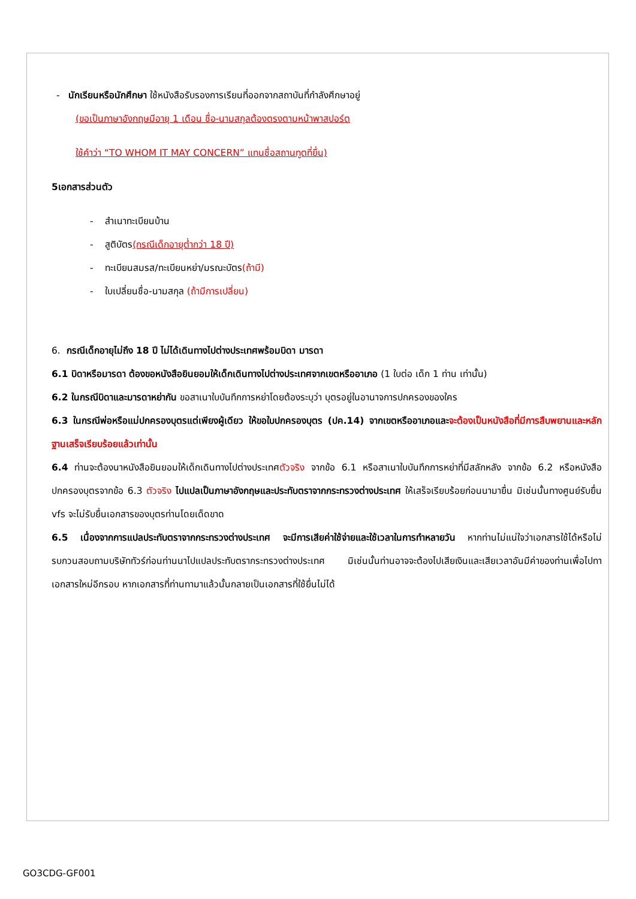- นักเรียนหรือนักศึกษา ใช้หนังสือรับรองการเรียนที่ออกจากสถาบันที่กำลังศึกษาอยู่
(ขอเป็นภาษาอังกฤษมีอายุ 1 เดือน ชื่อ-นามสกุลต้องตรงตามหน้าพาสปอร์ต
ใช้คำว่า “TO WHOM IT MAY CONCERN” แทนชื่อสถานทูตที่ยื่น)
5เอกสารส่วนตัว
- สำเนาทะเบียนบ้าน
- สูติบัตร(กรณีเด็กอายุต่ำกว่า 18 ปี)
- ทะเบียนสมรส/ทะเบียนหย่า/มรณะบัตร(ถ้ามี)
- ใบเปลี่ยนชื่อ-นามสกุล (ถ้ามีการเปลี่ยน)
6. กรณีเด็กอายุไม่ถึง 18 ปี ไม่ได้เดินทางไปต่างประเทศพร้อมบิดา มารดา
6.1 บิดาหรือมารดา ต้องขอหนังสือยินยอมให้เด็กเดินทางไปต่างประเทศจากเขตหรืออาเภอ (1 ใบต่อ เด็ก 1 ท่าน เท่านั้น)
6.2 ในกรณีบิดาและมารดาหย่ากัน ขอสาเนาใบบันทึกการหย่าโดยต้องระบุว่า บุตรอยู่ในอานาจการปกครองของใคร
6.3 ในกรณีพ่อหรือแม่ปกครองบุตรแต่เพียงผู้เดียว ให้ขอใบปกครองบุตร (ปค.14) จากเขตหรืออาเภอและจะต้องเป็นหนังสือที่มีการสืบพยานและหลักฐานเสร็จเรียบร้อยแล้วเท่านั้น
6.4 ท่านจะต้องนาหนังสือยินยอมให้เด็กเดินทางไปต่างประเทศตัวจริง จากข้อ 6.1 หรือสาเนาใบบันทึกการหย่าที่มีสลักหลัง จากข้อ 6.2 หรือหนังสือปกครองบุตรจากข้อ 6.3 ตัวจริง ไปแปลเป็นภาษาอังกฤษและประทับตราจากกระทรวงต่างประเทศ ให้เสร็จเรียบร้อยก่อนนามายื่น มิเช่นนั้นทางศูนย์รับยื่น vfs จะไม่รับยื่นเอกสารของบุตรท่านโดยเด็ดขาด
6.5 เนื่องจากการแปลประทับตราจากกระทรวงต่างประเทศ จะมีการเสียค่าใช้จ่ายและใช้เวลาในการทำหลายวัน หากท่านไม่แน่ใจว่าเอกสารใช้ได้หรือไม่ รบกวนสอบถามบริษัททัวร์ก่อนท่านนาไปแปลประทับตรากระทรวงต่างประเทศ มิเช่นนั้นท่านอาจจะต้องไปเสียเงินและเสียเวลาอันมีค่าของท่านเพื่อไปทาเอกสารใหม่อีกรอบ หากเอกสารที่ท่านทามาแล้วนั้นกลายเป็นเอกสารที่ใช้ยื่นไม่ได้
GO3CDG-GF001